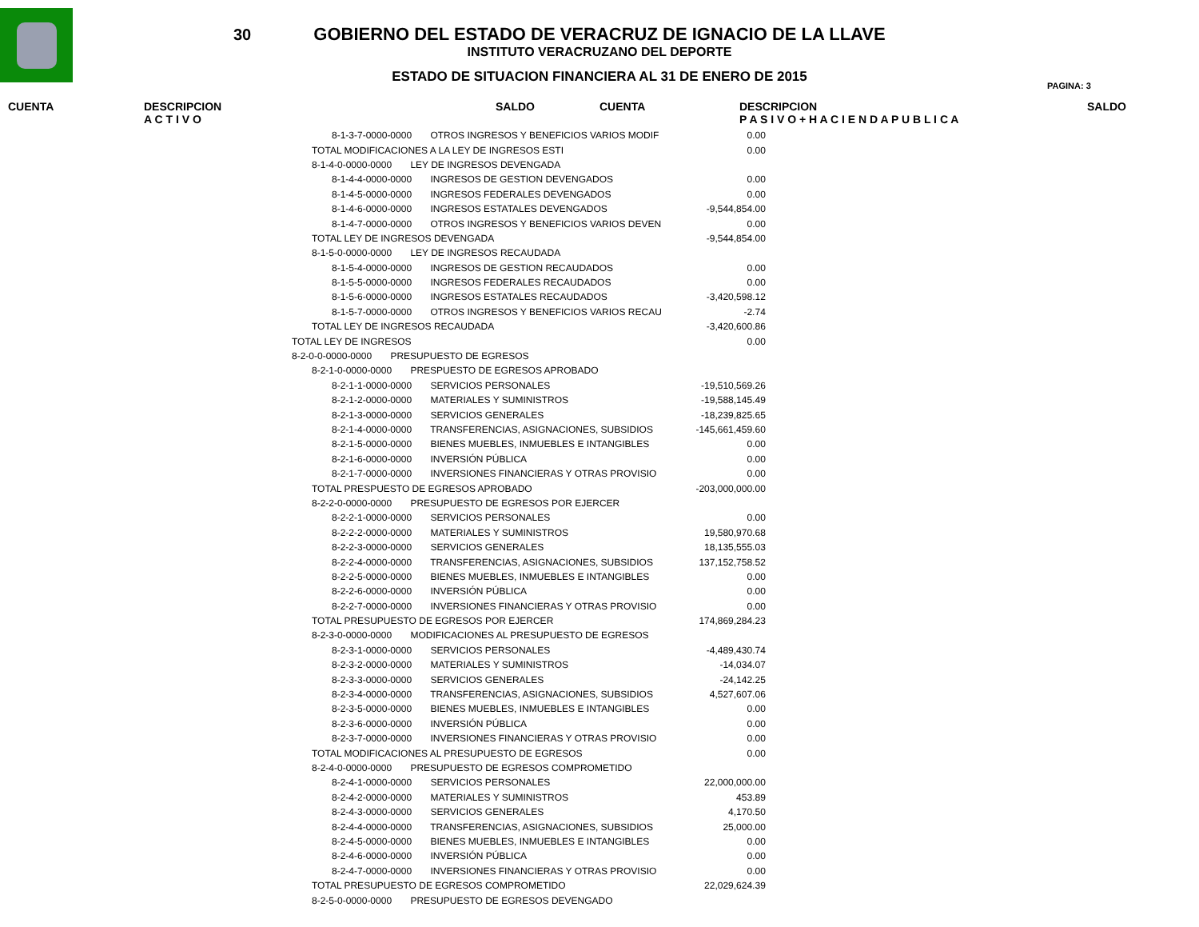30
GOBIERNO DEL ESTADO DE VERACRUZ DE IGNACIO DE LA LLAVE
INSTITUTO VERACRUZANO DEL DEPORTE
ESTADO DE SITUACION FINANCIERA AL 31 DE ENERO DE 2015
PAGINA: 3
CUENTA DESCRIPCION
A C T I V O SALDO CUENTA DESCRIPCION
P A S I V O + H A C I E N D A P U B L I C A SALDO
| 8-1-3-7-0000-0000 OTROS INGRESOS Y BENEFICIOS VARIOS MODIF | 0.00 |
| TOTAL MODIFICACIONES A LA LEY DE INGRESOS ESTI | 0.00 |
| 8-1-4-0-0000-0000 LEY DE INGRESOS DEVENGADA | |
| 8-1-4-4-0000-0000 INGRESOS DE GESTION DEVENGADOS | 0.00 |
| 8-1-4-5-0000-0000 INGRESOS FEDERALES DEVENGADOS | 0.00 |
| 8-1-4-6-0000-0000 INGRESOS ESTATALES DEVENGADOS | -9,544,854.00 |
| 8-1-4-7-0000-0000 OTROS INGRESOS Y BENEFICIOS VARIOS DEVEN | 0.00 |
| TOTAL LEY DE INGRESOS DEVENGADA | -9,544,854.00 |
| 8-1-5-0-0000-0000 LEY DE INGRESOS RECAUDADA | |
| 8-1-5-4-0000-0000 INGRESOS DE GESTION RECAUDADOS | 0.00 |
| 8-1-5-5-0000-0000 INGRESOS FEDERALES RECAUDADOS | 0.00 |
| 8-1-5-6-0000-0000 INGRESOS ESTATALES RECAUDADOS | -3,420,598.12 |
| 8-1-5-7-0000-0000 OTROS INGRESOS Y BENEFICIOS VARIOS RECAU | -2.74 |
| TOTAL LEY DE INGRESOS RECAUDADA | -3,420,600.86 |
| TOTAL LEY DE INGRESOS | 0.00 |
| 8-2-0-0-0000-0000 PRESUPUESTO DE EGRESOS | |
| 8-2-1-0-0000-0000 PRESPUESTO DE EGRESOS APROBADO | |
| 8-2-1-1-0000-0000 SERVICIOS PERSONALES | -19,510,569.26 |
| 8-2-1-2-0000-0000 MATERIALES Y SUMINISTROS | -19,588,145.49 |
| 8-2-1-3-0000-0000 SERVICIOS GENERALES | -18,239,825.65 |
| 8-2-1-4-0000-0000 TRANSFERENCIAS, ASIGNACIONES, SUBSIDIOS | -145,661,459.60 |
| 8-2-1-5-0000-0000 BIENES MUEBLES, INMUEBLES E INTANGIBLES | 0.00 |
| 8-2-1-6-0000-0000 INVERSIÓN PÚBLICA | 0.00 |
| 8-2-1-7-0000-0000 INVERSIONES FINANCIERAS Y OTRAS PROVISIO | 0.00 |
| TOTAL PRESPUESTO DE EGRESOS APROBADO | -203,000,000.00 |
| 8-2-2-0-0000-0000 PRESUPUESTO DE EGRESOS POR EJERCER | |
| 8-2-2-1-0000-0000 SERVICIOS PERSONALES | 0.00 |
| 8-2-2-2-0000-0000 MATERIALES Y SUMINISTROS | 19,580,970.68 |
| 8-2-2-3-0000-0000 SERVICIOS GENERALES | 18,135,555.03 |
| 8-2-2-4-0000-0000 TRANSFERENCIAS, ASIGNACIONES, SUBSIDIOS | 137,152,758.52 |
| 8-2-2-5-0000-0000 BIENES MUEBLES, INMUEBLES E INTANGIBLES | 0.00 |
| 8-2-2-6-0000-0000 INVERSIÓN PÚBLICA | 0.00 |
| 8-2-2-7-0000-0000 INVERSIONES FINANCIERAS Y OTRAS PROVISIO | 0.00 |
| TOTAL PRESUPUESTO DE EGRESOS POR EJERCER | 174,869,284.23 |
| 8-2-3-0-0000-0000 MODIFICACIONES AL PRESUPUESTO DE EGRESOS | |
| 8-2-3-1-0000-0000 SERVICIOS PERSONALES | -4,489,430.74 |
| 8-2-3-2-0000-0000 MATERIALES Y SUMINISTROS | -14,034.07 |
| 8-2-3-3-0000-0000 SERVICIOS GENERALES | -24,142.25 |
| 8-2-3-4-0000-0000 TRANSFERENCIAS, ASIGNACIONES, SUBSIDIOS | 4,527,607.06 |
| 8-2-3-5-0000-0000 BIENES MUEBLES, INMUEBLES E INTANGIBLES | 0.00 |
| 8-2-3-6-0000-0000 INVERSIÓN PÚBLICA | 0.00 |
| 8-2-3-7-0000-0000 INVERSIONES FINANCIERAS Y OTRAS PROVISIO | 0.00 |
| TOTAL MODIFICACIONES AL PRESUPUESTO DE EGRESOS | 0.00 |
| 8-2-4-0-0000-0000 PRESUPUESTO DE EGRESOS COMPROMETIDO | |
| 8-2-4-1-0000-0000 SERVICIOS PERSONALES | 22,000,000.00 |
| 8-2-4-2-0000-0000 MATERIALES Y SUMINISTROS | 453.89 |
| 8-2-4-3-0000-0000 SERVICIOS GENERALES | 4,170.50 |
| 8-2-4-4-0000-0000 TRANSFERENCIAS, ASIGNACIONES, SUBSIDIOS | 25,000.00 |
| 8-2-4-5-0000-0000 BIENES MUEBLES, INMUEBLES E INTANGIBLES | 0.00 |
| 8-2-4-6-0000-0000 INVERSIÓN PÚBLICA | 0.00 |
| 8-2-4-7-0000-0000 INVERSIONES FINANCIERAS Y OTRAS PROVISIO | 0.00 |
| TOTAL PRESUPUESTO DE EGRESOS COMPROMETIDO | 22,029,624.39 |
| 8-2-5-0-0000-0000 PRESUPUESTO DE EGRESOS DEVENGADO | |